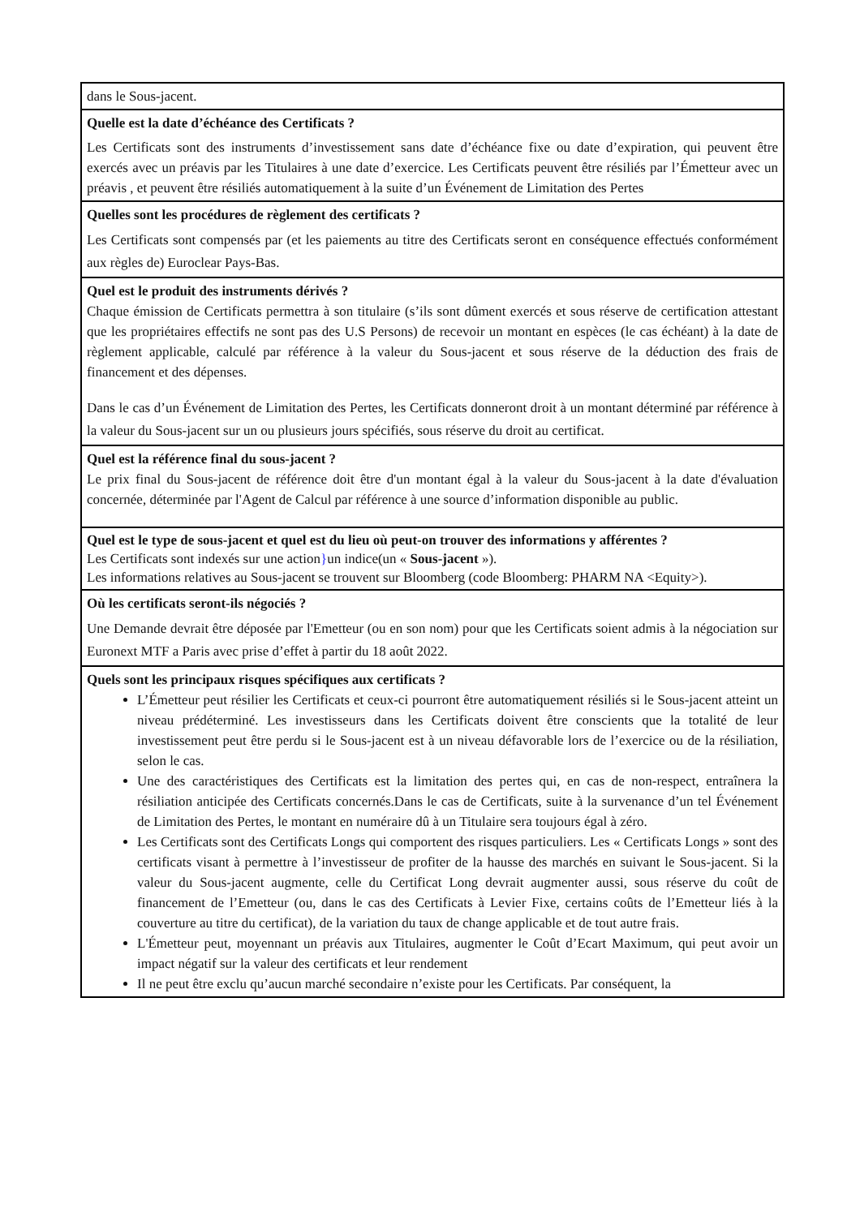| dans le Sous-jacent. |
| Quelle est la date d’échéance des Certificats ? Les Certificats sont des instruments d’investissement sans date d’échéance fixe ou date d’expiration, qui peuvent être exercés avec un préavis par les Titulaires à une date d’exercice. Les Certificats peuvent être résiliés par l’Émetteur avec un préavis , et peuvent être résiliés automatiquement à la suite d’un Événement de Limitation des Pertes |
| Quelles sont les procédures de règlement des certificats ? Les Certificats sont compensés par (et les paiements au titre des Certificats seront en conséquence effectués conformément aux règles de) Euroclear Pays-Bas. |
| Quel est le produit des instruments dérivés ? Chaque émission de Certificats permettra à son titulaire (s’ils sont dûment exercés et sous réserve de certification attestant que les propriétaires effectifs ne sont pas des U.S Persons) de recevoir un montant en espèces (le cas échéant) à la date de règlement applicable, calculé par référence à la valeur du Sous-jacent et sous réserve de la déduction des frais de financement et des dépenses. Dans le cas d’un Événement de Limitation des Pertes, les Certificats donneront droit à un montant déterminé par référence à la valeur du Sous-jacent sur un ou plusieurs jours spécifiés, sous réserve du droit au certificat. |
| Quel est la référence final du sous-jacent ? Le prix final du Sous-jacent de référence doit être d'un montant égal à la valeur du Sous-jacent à la date d'évaluation concernée, déterminée par l'Agent de Calcul par référence à une source d’information disponible au public. |
| Quel est le type de sous-jacent et quel est du lieu où peut-on trouver des informations y afférentes ? Les Certificats sont indexés sur une action } un indice(un « Sous-jacent »). Les informations relatives au Sous-jacent se trouvent sur Bloomberg (code Bloomberg: PHARM NA <Equity>). |
| Où les certificats seront-ils négociés ? Une Demande devrait être déposée par l'Emetteur (ou en son nom) pour que les Certificats soient admis à la négociation sur Euronext MTF a Paris avec prise d’effet à partir du 18 août 2022. |
| Quels sont les principaux risques spécifiques aux certificats ? L’Émetteur peut résilier les Certificats et ceux-ci pourront être automatiquement résiliés si le Sous-jacent atteint un niveau prédéterminé. Les investisseurs dans les Certificats doivent être conscients que la totalité de leur investissement peut être perdu si le Sous-jacent est à un niveau défavorable lors de l’exercice ou de la résiliation, selon le cas. Une des caractéristiques des Certificats est la limitation des pertes qui, en cas de non-respect, entraînera la résiliation anticipée des Certificats concernés.Dans le cas de Certificats, suite à la survenance d’un tel Événement de Limitation des Pertes, le montant en numéraire dû à un Titulaire sera toujours égal à zéro. Les Certificats sont des Certificats Longs qui comportent des risques particuliers. Les « Certificats Longs » sont des certificats visant à permettre à l’investisseur de profiter de la hausse des marchés en suivant le Sous-jacent. Si la valeur du Sous-jacent augmente, celle du Certificat Long devrait augmenter aussi, sous réserve du coût de financement de l’Emetteur (ou, dans le cas des Certificats à Levier Fixe, certains coûts de l’Emetteur liés à la couverture au titre du certificat), de la variation du taux de change applicable et de tout autre frais. L'Émetteur peut, moyennant un préavis aux Titulaires, augmenter le Coût d’Ecart Maximum, qui peut avoir un impact négatif sur la valeur des certificats et leur rendement Il ne peut être exclu qu’aucun marché secondaire n’existe pour les Certificats. Par conséquent, la |